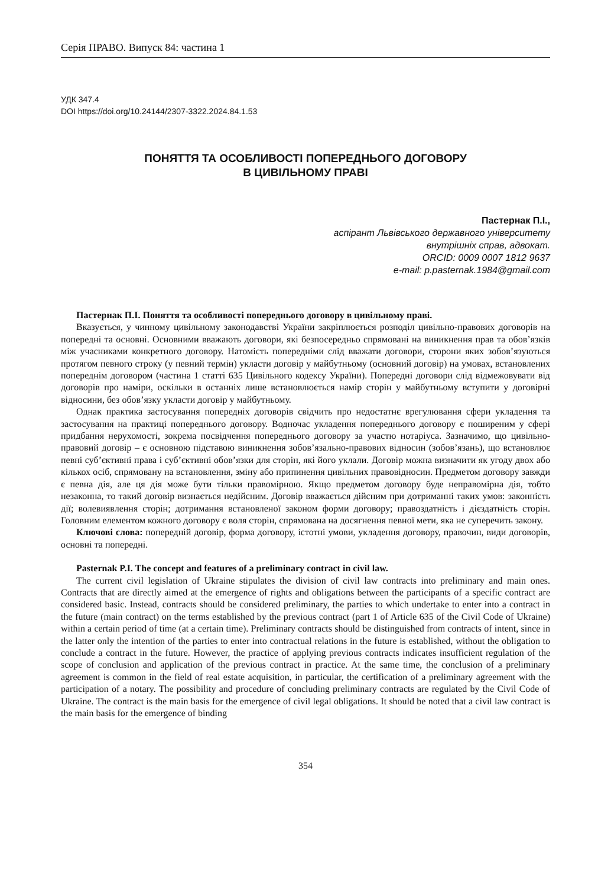Серія ПРАВО. Випуск 84: частина 1
УДК 347.4
DOI https://doi.org/10.24144/2307-3322.2024.84.1.53
ПОНЯТТЯ ТА ОСОБЛИВОСТІ ПОПЕРЕДНЬОГО ДОГОВОРУ
В ЦИВІЛЬНОМУ ПРАВІ
Пастернак П.І.,
аспірант Львівського державного університету
внутрішніх справ, адвокат.
ORCID: 0009 0007 1812 9637
e-mail: p.pasternak.1984@gmail.com
Пастернак П.І. Поняття та особливості попереднього договору в цивільному праві.
Вказується, у чинному цивільному законодавстві України закріплюється розподіл цивільно-правових договорів на попередні та основні. Основними вважають договори, які безпосередньо спрямовані на виникнення прав та обов’язків між учасниками конкретного договору. Натомість попередніми слід вважати договори, сторони яких зобов’язуються протягом певного строку (у певний термін) укласти договір у майбутньому (основний договір) на умовах, встановлених попереднім договором (частина 1 статті 635 Цивільного кодексу України). Попередні договори слід відмежовувати від договорів про наміри, оскільки в останніх лише встановлюється намір сторін у майбутньому вступити у договірні відносини, без обов’язку укласти договір у майбутньому.
Однак практика застосування попередніх договорів свідчить про недостатнє врегулювання сфери укладення та застосування на практиці попереднього договору. Водночас укладення попереднього договору є поширеним у сфері придбання нерухомості, зокрема посвідчення попереднього договору за участю нотаріуса. Зазначимо, що цивільно-правовий договір – є основною підставою виникнення зобов’язально-правових відносин (зобов’язань), що встановлює певні суб’єктивні права і суб’єктивні обов’язки для сторін, які його уклали. Договір можна визначити як угоду двох або кількох осіб, спрямовану на встановлення, зміну або припинення цивільних правовідносин. Предметом договору завжди є певна дія, але ця дія може бути тільки правомірною. Якщо предметом договору буде неправомірна дія, тобто незаконна, то такий договір визнається недійсним. Договір вважається дійсним при дотриманні таких умов: законність дії; волевиявлення сторін; дотримання встановленої законом форми договору; правоздатність і дієздатність сторін. Головним елементом кожного договору є воля сторін, спрямована на досягнення певної мети, яка не суперечить закону.
Ключові слова: попередній договір, форма договору, істотні умови, укладення договору, правочин, види договорів, основні та попередні.
Pasternak P.I. The concept and features of a preliminary contract in civil law.
The current civil legislation of Ukraine stipulates the division of civil law contracts into preliminary and main ones. Contracts that are directly aimed at the emergence of rights and obligations between the participants of a specific contract are considered basic. Instead, contracts should be considered preliminary, the parties to which undertake to enter into a contract in the future (main contract) on the terms established by the previous contract (part 1 of Article 635 of the Civil Code of Ukraine) within a certain period of time (at a certain time). Preliminary contracts should be distinguished from contracts of intent, since in the latter only the intention of the parties to enter into contractual relations in the future is established, without the obligation to conclude a contract in the future. However, the practice of applying previous contracts indicates insufficient regulation of the scope of conclusion and application of the previous contract in practice. At the same time, the conclusion of a preliminary agreement is common in the field of real estate acquisition, in particular, the certification of a preliminary agreement with the participation of a notary. The possibility and procedure of concluding preliminary contracts are regulated by the Civil Code of Ukraine. The contract is the main basis for the emergence of civil legal obligations. It should be noted that a civil law contract is the main basis for the emergence of binding
354